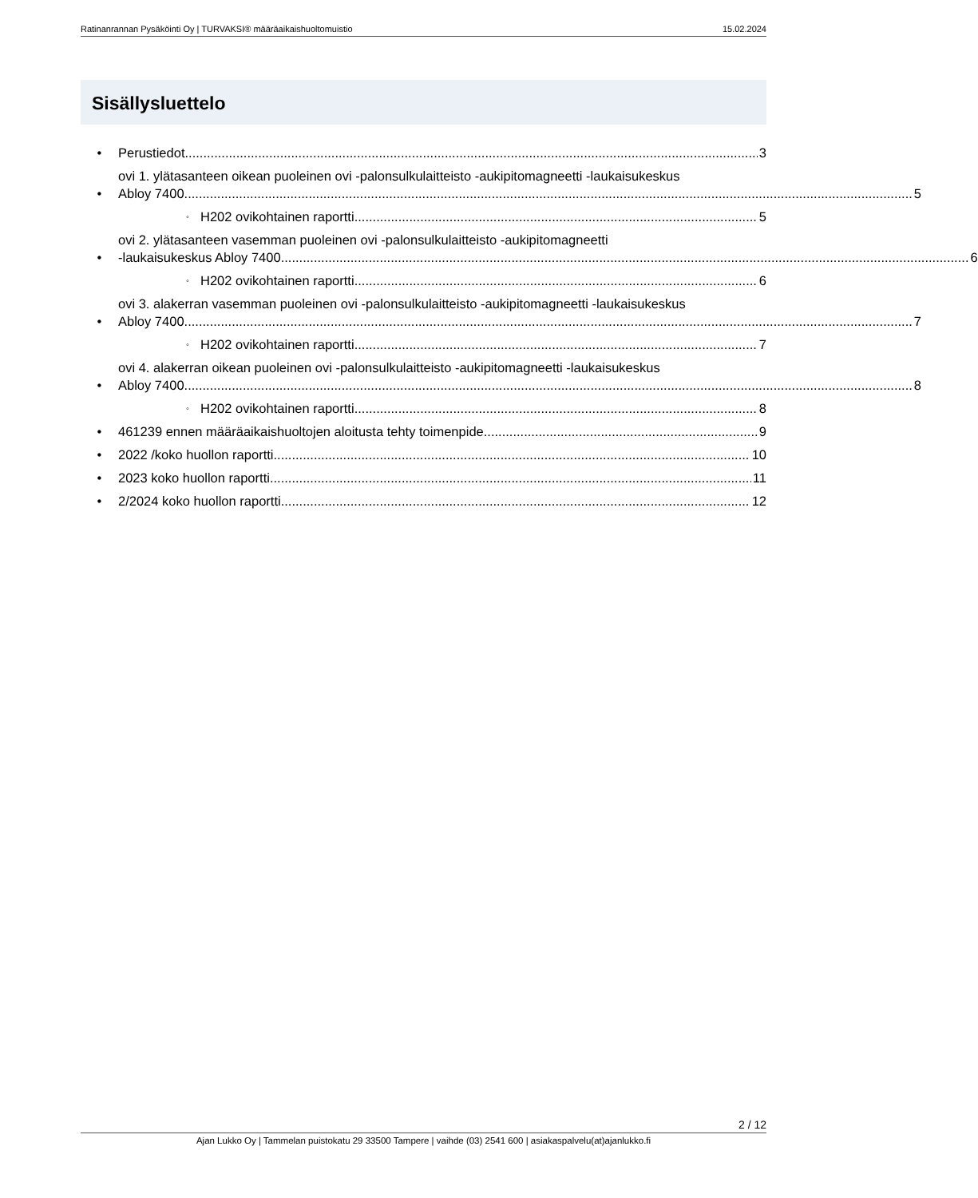Ratinanrannan Pysäköinti Oy | TURVAKSI® määräaikaishuoltomuistio 15.02.2024
Sisällysluettelo
•
Perustiedot 3
•
ovi 1. ylätasanteen oikean puoleinen ovi -palonsulkulaitteisto -aukipitomagneetti -laukaisukeskus
Abloy 7400 5
◦
H202 ovikohtainen raportti 5
•
ovi 2. ylätasanteen vasemman puoleinen ovi -palonsulkulaitteisto -aukipitomagneetti
-laukaisukeskus Abloy 7400 6
◦
H202 ovikohtainen raportti 6
•
ovi 3. alakerran vasemman puoleinen ovi -palonsulkulaitteisto -aukipitomagneetti -laukaisukeskus
Abloy 7400 7
◦
H202 ovikohtainen raportti 7
•
ovi 4. alakerran oikean puoleinen ovi -palonsulkulaitteisto -aukipitomagneetti -laukaisukeskus
Abloy 7400 8
◦
H202 ovikohtainen raportti 8
•
461239 ennen määräaikaishuoltojen aloitusta tehty toimenpide 9
•
2022 /koko huollon raportti 10
•
2023 koko huollon raportti 11
•
2/2024 koko huollon raportti 12
2 / 12
Ajan Lukko Oy | Tammelan puistokatu 29 33500 Tampere | vaihde (03) 2541 600 | asiakaspalvelu(at)ajanlukko.fi